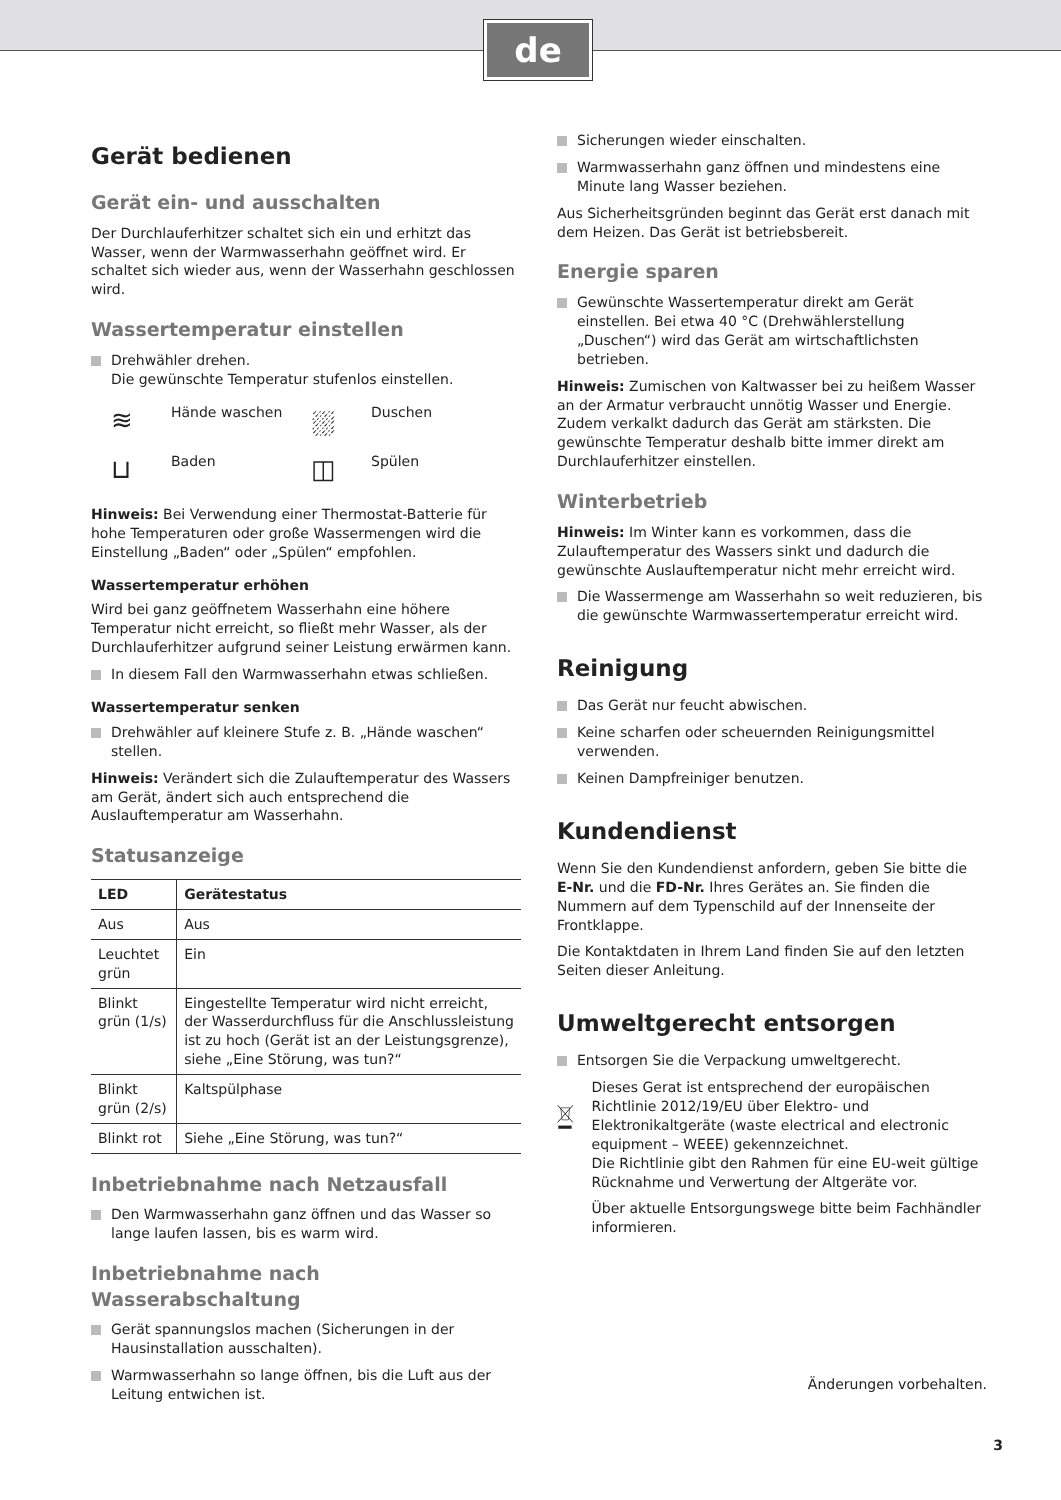de
Gerät bedienen
Gerät ein- und ausschalten
Der Durchlauferhitzer schaltet sich ein und erhitzt das Wasser, wenn der Warmwasserhahn geöffnet wird. Er schaltet sich wieder aus, wenn der Wasserhahn geschlossen wird.
Wassertemperatur einstellen
Drehwähler drehen.
Die gewünschte Temperatur stufenlos einstellen.
≋ Hände waschen ⛆ Duschen ⊔ Baden ◫ Spülen
Hinweis: Bei Verwendung einer Thermostat-Batterie für hohe Temperaturen oder große Wassermengen wird die Einstellung „Baden“ oder „Spülen“ empfohlen.
Wassertemperatur erhöhen
Wird bei ganz geöffnetem Wasserhahn eine höhere Temperatur nicht erreicht, so fließt mehr Wasser, als der Durchlauferhitzer aufgrund seiner Leistung erwärmen kann.
In diesem Fall den Warmwasserhahn etwas schließen.
Wassertemperatur senken
Drehwähler auf kleinere Stufe z. B. „Hände waschen“ stellen.
Hinweis: Verändert sich die Zulauftemperatur des Wassers am Gerät, ändert sich auch entsprechend die Auslauftemperatur am Wasserhahn.
Statusanzeige
| LED | Gerätestatus |
| --- | --- |
| Aus | Aus |
| Leuchtet grün | Ein |
| Blinkt grün (1/s) | Eingestellte Temperatur wird nicht erreicht, der Wasserdurchfluss für die Anschlussleistung ist zu hoch (Gerät ist an der Leistungsgrenze), siehe „Eine Störung, was tun?“ |
| Blinkt grün (2/s) | Kaltspülphase |
| Blinkt rot | Siehe „Eine Störung, was tun?“ |
Inbetriebnahme nach Netzausfall
Den Warmwasserhahn ganz öffnen und das Wasser so lange laufen lassen, bis es warm wird.
Inbetriebnahme nach Wasserabschaltung
Gerät spannungslos machen (Sicherungen in der Hausinstallation ausschalten).
Warmwasserhahn so lange öffnen, bis die Luft aus der Leitung entwichen ist.
Sicherungen wieder einschalten.
Warmwasserhahn ganz öffnen und mindestens eine Minute lang Wasser beziehen.
Aus Sicherheitsgründen beginnt das Gerät erst danach mit dem Heizen. Das Gerät ist betriebsbereit.
Energie sparen
Gewünschte Wassertemperatur direkt am Gerät einstellen. Bei etwa 40 °C (Drehwählerstellung „Duschen“) wird das Gerät am wirtschaftlichsten betrieben.
Hinweis: Zumischen von Kaltwasser bei zu heißem Wasser an der Armatur verbraucht unnötig Wasser und Energie. Zudem verkalkt dadurch das Gerät am stärksten. Die gewünschte Temperatur deshalb bitte immer direkt am Durchlauferhitzer einstellen.
Winterbetrieb
Hinweis: Im Winter kann es vorkommen, dass die Zulauftemperatur des Wassers sinkt und dadurch die gewünschte Auslauftemperatur nicht mehr erreicht wird.
Die Wassermenge am Wasserhahn so weit reduzieren, bis die gewünschte Warmwassertemperatur erreicht wird.
Reinigung
Das Gerät nur feucht abwischen.
Keine scharfen oder scheuernden Reinigungsmittel verwenden.
Keinen Dampfreiniger benutzen.
Kundendienst
Wenn Sie den Kundendienst anfordern, geben Sie bitte die E-Nr. und die FD-Nr. Ihres Gerätes an. Sie finden die Nummern auf dem Typenschild auf der Innenseite der Frontklappe.
Die Kontaktdaten in Ihrem Land finden Sie auf den letzten Seiten dieser Anleitung.
Umweltgerecht entsorgen
Entsorgen Sie die Verpackung umweltgerecht.
Dieses Gerat ist entsprechend der europäischen Richtlinie 2012/19/EU über Elektro- und Elektronikaltgeräte (waste electrical and electronic equipment – WEEE) gekennzeichnet.
Die Richtlinie gibt den Rahmen für eine EU-weit gültige Rücknahme und Verwertung der Altgeräte vor.
Über aktuelle Entsorgungswege bitte beim Fachhändler informieren.
Änderungen vorbehalten.
3